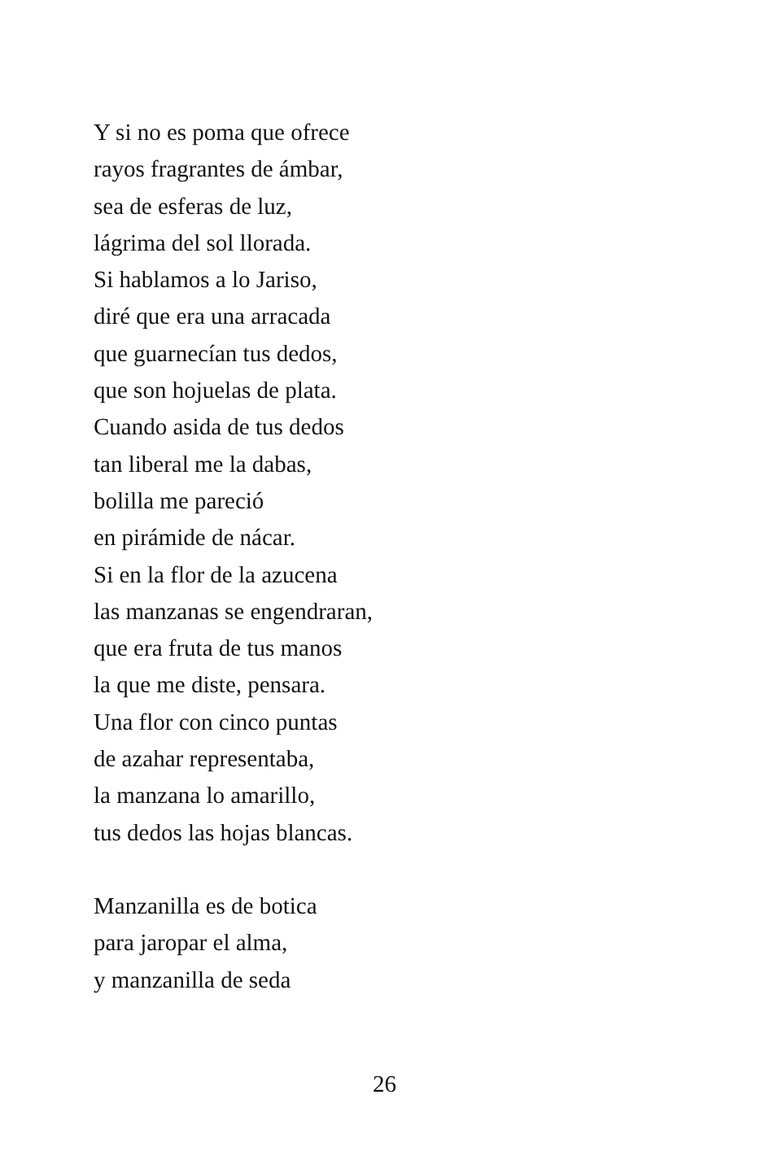Y si no es poma que ofrece
rayos fragrantes de ámbar,
sea de esferas de luz,
lágrima del sol llorada.
Si hablamos a lo Jariso,
diré que era una arracada
que guarnecían tus dedos,
que son hojuelas de plata.
Cuando asida de tus dedos
tan liberal me la dabas,
bolilla me pareció
en pirámide de nácar.
Si en la flor de la azucena
las manzanas se engendraran,
que era fruta de tus manos
la que me diste, pensara.
Una flor con cinco puntas
de azahar representaba,
la manzana lo amarillo,
tus dedos las hojas blancas.
Manzanilla es de botica
para jaropar el alma,
y manzanilla de seda
26